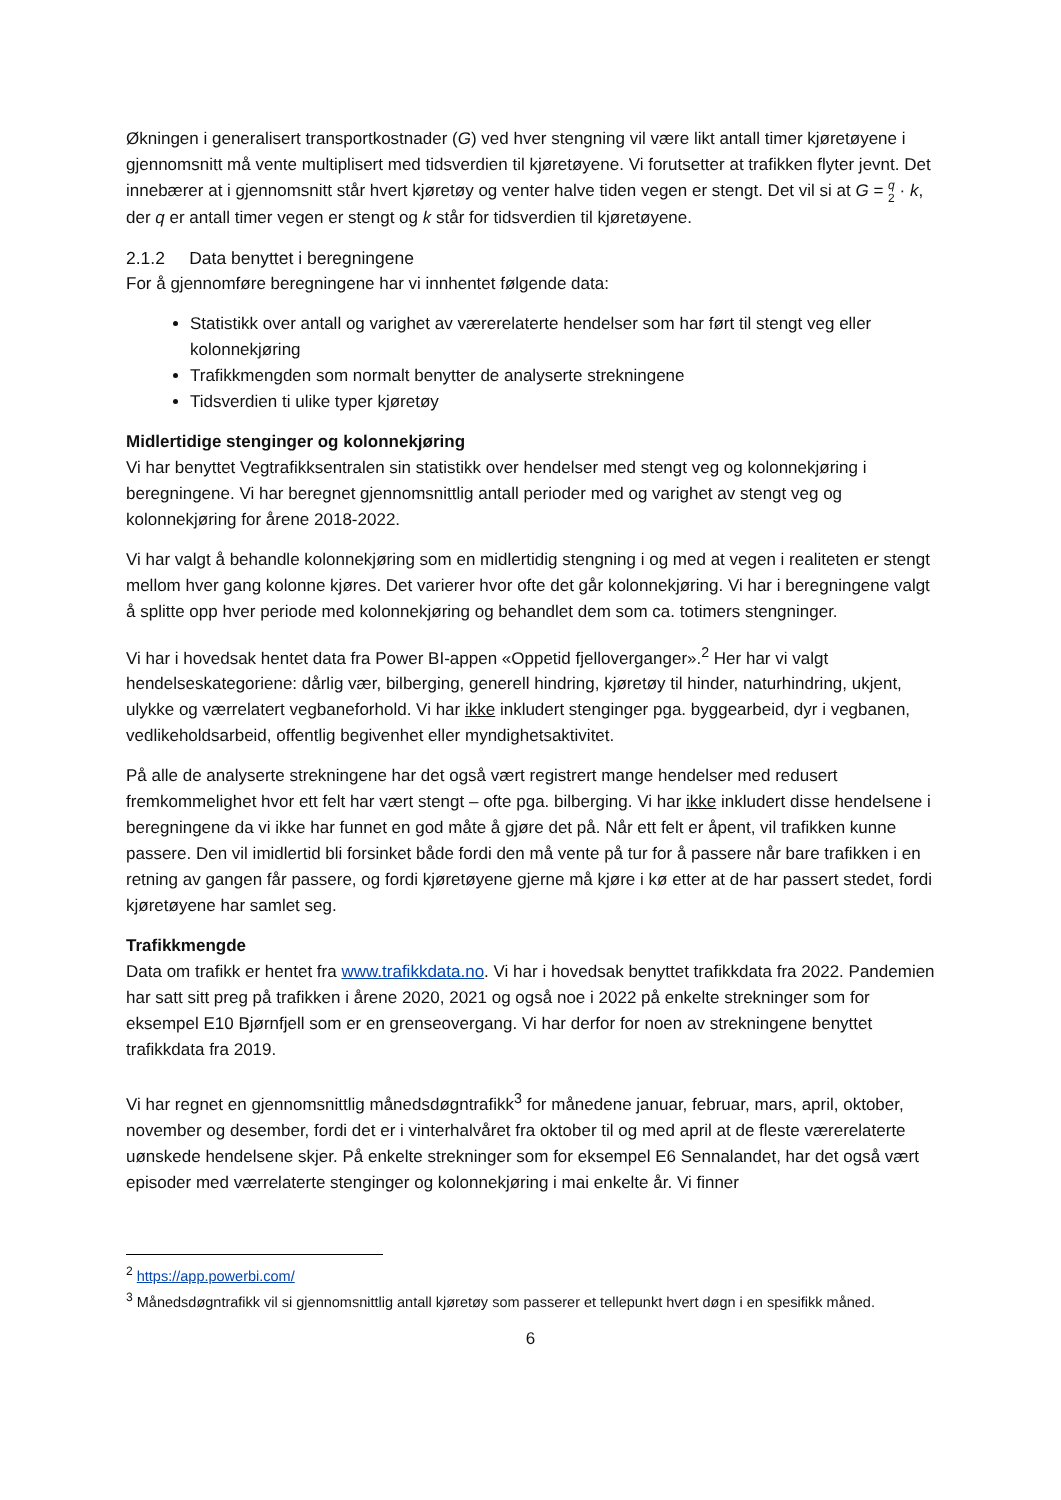Økningen i generalisert transportkostnader (G) ved hver stengning vil være likt antall timer kjøretøyene i gjennomsnitt må vente multiplisert med tidsverdien til kjøretøyene. Vi forutsetter at trafikken flyter jevnt. Det innebærer at i gjennomsnitt står hvert kjøretøy og venter halve tiden vegen er stengt. Det vil si at G = q
2 · k, der q er antall timer vegen er stengt og k står for tidsverdien til kjøretøyene.
2.1.2 Data benyttet i beregningene
For å gjennomføre beregningene har vi innhentet følgende data:
Statistikk over antall og varighet av værerelaterte hendelser som har ført til stengt veg eller kolonnekjøring
Trafikkmengden som normalt benytter de analyserte strekningene
Tidsverdien ti ulike typer kjøretøy
Midlertidige stenginger og kolonnekjøring
Vi har benyttet Vegtrafikksentralen sin statistikk over hendelser med stengt veg og kolonnekjøring i beregningene. Vi har beregnet gjennomsnittlig antall perioder med og varighet av stengt veg og kolonnekjøring for årene 2018-2022.
Vi har valgt å behandle kolonnekjøring som en midlertidig stengning i og med at vegen i realiteten er stengt mellom hver gang kolonne kjøres. Det varierer hvor ofte det går kolonnekjøring. Vi har i beregningene valgt å splitte opp hver periode med kolonnekjøring og behandlet dem som ca. totimers stengninger.
Vi har i hovedsak hentet data fra Power BI-appen «Oppetid fjelloverganger».<sup>2</sup> Her har vi valgt hendelseskategoriene: dårlig vær, bilberging, generell hindring, kjøretøy til hinder, naturhindring, ukjent, ulykke og værrelatert vegbaneforhold. Vi har ikke inkludert stenginger pga. byggearbeid, dyr i vegbanen, vedlikeholdsarbeid, offentlig begivenhet eller myndighetsaktivitet.
På alle de analyserte strekningene har det også vært registrert mange hendelser med redusert fremkommelighet hvor ett felt har vært stengt – ofte pga. bilberging. Vi har ikke inkludert disse hendelsene i beregningene da vi ikke har funnet en god måte å gjøre det på. Når ett felt er åpent, vil trafikken kunne passere. Den vil imidlertid bli forsinket både fordi den må vente på tur for å passere når bare trafikken i en retning av gangen får passere, og fordi kjøretøyene gjerne må kjøre i kø etter at de har passert stedet, fordi kjøretøyene har samlet seg.
Trafikkmengde
Data om trafikk er hentet fra www.trafikkdata.no. Vi har i hovedsak benyttet trafikkdata fra 2022. Pandemien har satt sitt preg på trafikken i årene 2020, 2021 og også noe i 2022 på enkelte strekninger som for eksempel E10 Bjørnfjell som er en grenseovergang. Vi har derfor for noen av strekningene benyttet trafikkdata fra 2019.
Vi har regnet en gjennomsnittlig månedsdøgntrafikk<sup>3</sup> for månedene januar, februar, mars, april, oktober, november og desember, fordi det er i vinterhalvåret fra oktober til og med april at de fleste værerelaterte uønskede hendelsene skjer. På enkelte strekninger som for eksempel E6 Sennalandet, har det også vært episoder med værrelaterte stenginger og kolonnekjøring i mai enkelte år. Vi finner
<sup>2</sup> https://app.powerbi.com/
<sup>3</sup> Månedsdøgntrafikk vil si gjennomsnittlig antall kjøretøy som passerer et tellepunkt hvert døgn i en spesifikk måned.
6